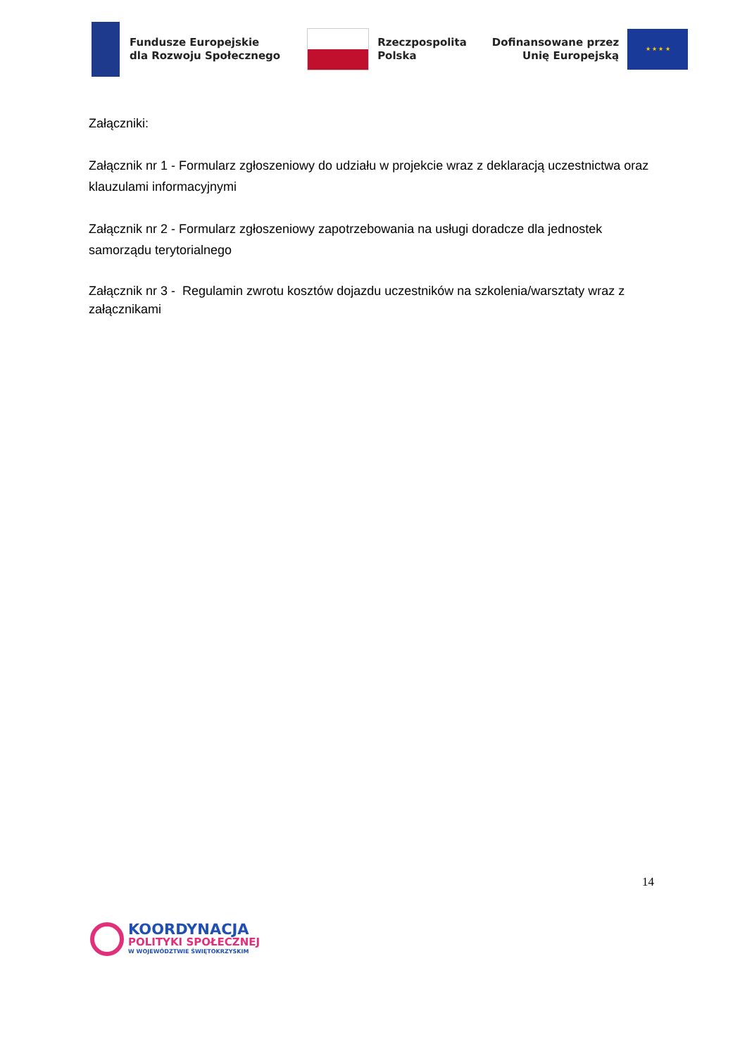Fundusze Europejskie
dla Rozwoju Społecznego
Rzeczpospolita
Polska
Dofinansowane przez
Unię Europejską
★ ★ ★ ★
Załączniki:
Załącznik nr 1 - Formularz zgłoszeniowy do udziału w projekcie wraz z deklaracją uczestnictwa oraz klauzulami informacyjnymi
Załącznik nr 2 - Formularz zgłoszeniowy zapotrzebowania na usługi doradcze dla jednostek samorządu terytorialnego
Załącznik nr 3 - Regulamin zwrotu kosztów dojazdu uczestników na szkolenia/warsztaty wraz z załącznikami
14
KOORDYNACJA
POLITYKI SPOŁECZNEJ
W WOJEWÓDZTWIE ŚWIĘTOKRZYSKIM